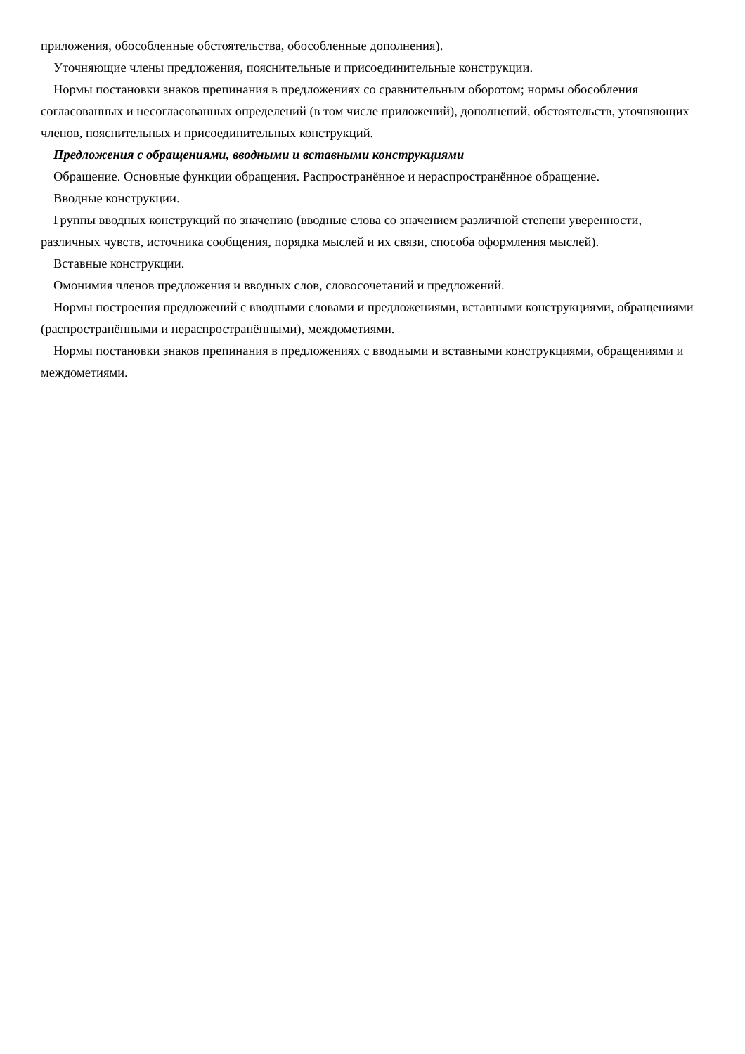приложения, обособленные обстоятельства, обособленные дополнения).
Уточняющие члены предложения, пояснительные и присоединительные конструкции.
Нормы постановки знаков препинания в предложениях со сравнительным оборотом; нормы обособления согласованных и несогласованных определений (в том числе приложений), дополнений, обстоятельств, уточняющих членов, пояснительных и присоединительных конструкций.
Предложения с обращениями, вводными и вставными конструкциями
Обращение. Основные функции обращения. Распространённое и нераспространённое обращение.
Вводные конструкции.
Группы вводных конструкций по значению (вводные слова со значением различной степени уверенности, различных чувств, источника сообщения, порядка мыслей и их связи, способа оформления мыслей).
Вставные конструкции.
Омонимия членов предложения и вводных слов, словосочетаний и предложений.
Нормы построения предложений с вводными словами и предложениями, вставными конструкциями, обращениями (распространёнными и нераспространёнными), междометиями.
Нормы постановки знаков препинания в предложениях с вводными и вставными конструкциями, обращениями и междометиями.